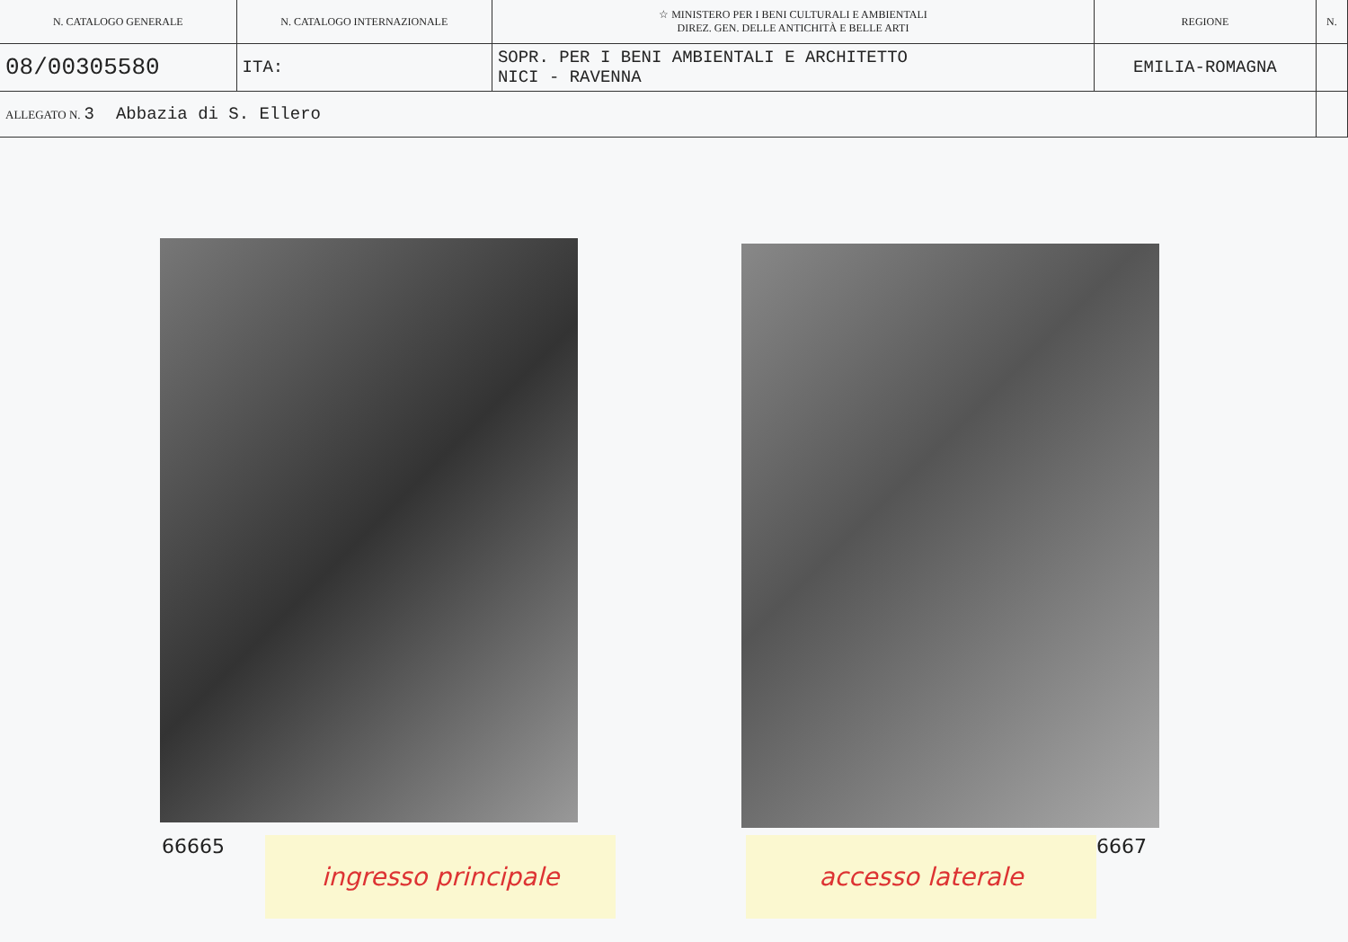| N. CATALOGO GENERALE | N. CATALOGO INTERNAZIONALE | ☆ MINISTERO PER I BENI CULTURALI E AMBIENTALI DIREZ. GEN. DELLE ANTICHITÀ E BELLE ARTI | REGIONE | N. |
| 08/00305580 | ITA: | SOPR. PER I BENI AMBIENTALI E ARCHITETTO NICI - RAVENNA | EMILIA-ROMAGNA | |
| ALLEGATO N. 3 Abbazia di S. Ellero | | | | |
66665 ingresso principale accesso laterale 6667